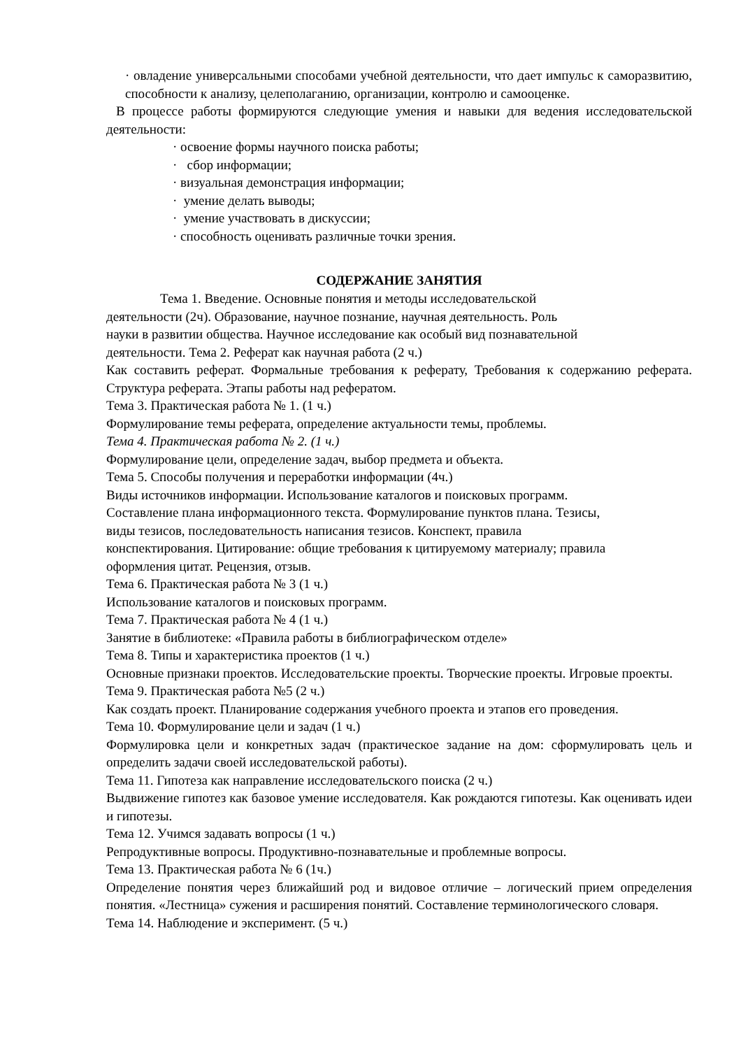· овладение универсальными способами учебной деятельности, что дает импульс к саморазвитию, способности к анализу, целеполаганию, организации, контролю и самооценке.
В процессе работы формируются следующие умения и навыки для ведения исследовательской деятельности:
· освоение формы научного поиска работы;
· сбор информации;
· визуальная демонстрация информации;
· умение делать выводы;
· умение участвовать в дискуссии;
· способность оценивать различные точки зрения.
СОДЕРЖАНИЕ ЗАНЯТИЯ
Тема 1. Введение. Основные понятия и методы исследовательской
деятельности (2ч). Образование, научное познание, научная деятельность. Роль
науки в развитии общества. Научное исследование как особый вид познавательной
деятельности. Тема 2. Реферат как научная работа (2 ч.)
Как составить реферат. Формальные требования к реферату, Требования к содержанию реферата. Структура реферата. Этапы работы над рефератом.
Тема 3. Практическая работа № 1. (1 ч.)
Формулирование темы реферата, определение актуальности темы, проблемы.
Тема 4. Практическая работа № 2. (1 ч.)
Формулирование цели, определение задач, выбор предмета и объекта.
Тема 5. Способы получения и переработки информации (4ч.)
Виды источников информации. Использование каталогов и поисковых программ.
Составление плана информационного текста. Формулирование пунктов плана. Тезисы,
виды тезисов, последовательность написания тезисов. Конспект, правила
конспектирования. Цитирование: общие требования к цитируемому материалу; правила
оформления цитат. Рецензия, отзыв.
Тема 6. Практическая работа № 3 (1 ч.)
Использование каталогов и поисковых программ.
Тема 7. Практическая работа № 4 (1 ч.)
Занятие в библиотеке: «Правила работы в библиографическом отделе»
Тема 8. Типы и характеристика проектов (1 ч.)
Основные признаки проектов. Исследовательские проекты. Творческие проекты. Игровые проекты.
Тема 9. Практическая работа №5 (2 ч.)
Как создать проект. Планирование содержания учебного проекта и этапов его проведения.
Тема 10. Формулирование цели и задач (1 ч.)
Формулировка цели и конкретных задач (практическое задание на дом: сформулировать цель и определить задачи своей исследовательской работы).
Тема 11. Гипотеза как направление исследовательского поиска (2 ч.)
Выдвижение гипотез как базовое умение исследователя. Как рождаются гипотезы. Как оценивать идеи и гипотезы.
Тема 12. Учимся задавать вопросы (1 ч.)
Репродуктивные вопросы. Продуктивно-познавательные и проблемные вопросы.
Тема 13. Практическая работа № 6 (1ч.)
Определение понятия через ближайший род и видовое отличие – логический прием определения понятия. «Лестница» сужения и расширения понятий. Составление терминологического словаря.
Тема 14. Наблюдение и эксперимент. (5 ч.)